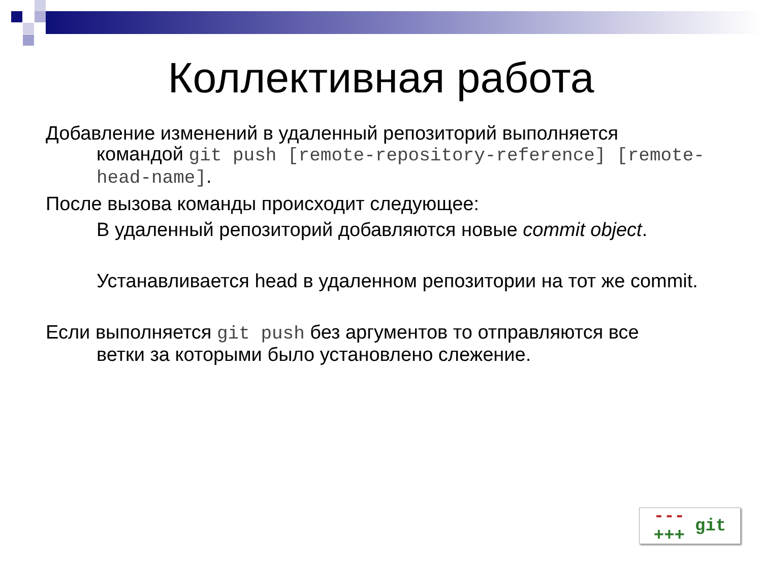Коллективная работа
Добавление изменений в удаленный репозиторий выполняется
командой git push [remote-repository-reference] [remote-head-name].
После вызова команды происходит следующее:
В удаленный репозиторий добавляются новые commit object.
Устанавливается head в удаленном репозитории на тот же commit.
Если выполняется git push без аргументов то отправляются все
ветки за которыми было установлено слежение.
---
+++ git